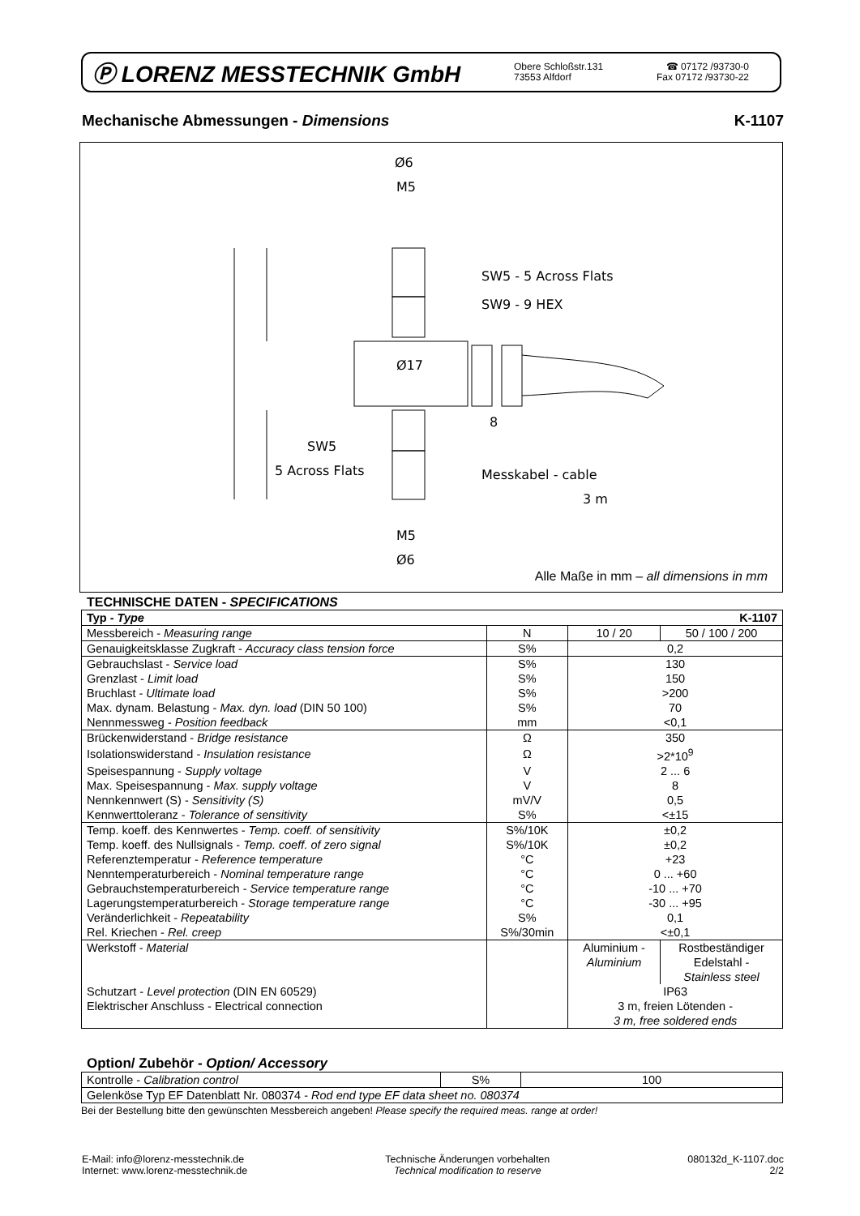Ⓟ LORENZ MESSTECHNIK GmbH
Obere Schloßstr.131
73553 Alfdorf
☎ 07172 /93730-0
Fax 07172 /93730-22
Mechanische Abmessungen - Dimensions K-1107
Ø6
M5
Ø17
8
M5
Ø6
SW5 - 5 Across Flats
SW9 - 9 HEX
SW5
5 Across Flats
Messkabel - cable
3 m
Alle Maße in mm – all dimensions in mm
TECHNISCHE DATEN - SPECIFICATIONS
| Typ - Type K-1107 | | | |
| Messbereich - Measuring range | N | 10 / 20 | 50 / 100 / 200 |
| Genauigkeitsklasse Zugkraft - Accuracy class tension force | S% | 0,2 | |
| Gebrauchslast - Service load | S% | 130 | |
| Grenzlast - Limit load | S% | 150 | |
| Bruchlast - Ultimate load | S% | >200 | |
| Max. dynam. Belastung - Max. dyn. load (DIN 50 100) | S% | 70 | |
| Nennmessweg - Position feedback | mm | <0,1 | |
| Brückenwiderstand - Bridge resistance | Ω | 350 | |
| Isolationswiderstand - Insulation resistance | Ω | >2*10<sup>9</sup> | |
| Speisespannung - Supply voltage | V | 2 ... 6 | |
| Max. Speisespannung - Max. supply voltage | V | 8 | |
| Nennkennwert (S) - Sensitivity (S) | mV/V | 0,5 | |
| Kennwerttoleranz - Tolerance of sensitivity | S% | <±15 | |
| Temp. koeff. des Kennwertes - Temp. coeff. of sensitivity | S%/10K | ±0,2 | |
| Temp. koeff. des Nullsignals - Temp. coeff. of zero signal | S%/10K | ±0,2 | |
| Referenztemperatur - Reference temperature | °C | +23 | |
| Nenntemperaturbereich - Nominal temperature range | °C | 0 ... +60 | |
| Gebrauchstemperaturbereich - Service temperature range | °C | -10 ... +70 | |
| Lagerungstemperaturbereich - Storage temperature range | °C | -30 ... +95 | |
| Veränderlichkeit - Repeatability | S% | 0,1 | |
| Rel. Kriechen - Rel. creep | S%/30min | <±0,1 | |
| Werkstoff - Material | | Aluminium - Aluminium | Rostbeständiger Edelstahl - Stainless steel |
| Schutzart - Level protection (DIN EN 60529) | | IP63 | |
| Elektrischer Anschluss - Electrical connection | | 3 m, freien Lötenden - 3 m, free soldered ends | |
Option/ Zubehör - Option/ Accessory
| Kontrolle - Calibration control | S% | 100 |
| Gelenköse Typ EF Datenblatt Nr. 080374 - Rod end type EF data sheet no. 080374 | | |
Bei der Bestellung bitte den gewünschten Messbereich angeben! Please specify the required meas. range at order!
E-Mail: info@lorenz-messtechnik.de
Internet: www.lorenz-messtechnik.de
Technische Änderungen vorbehalten
Technical modification to reserve
080132d_K-1107.doc
2/2